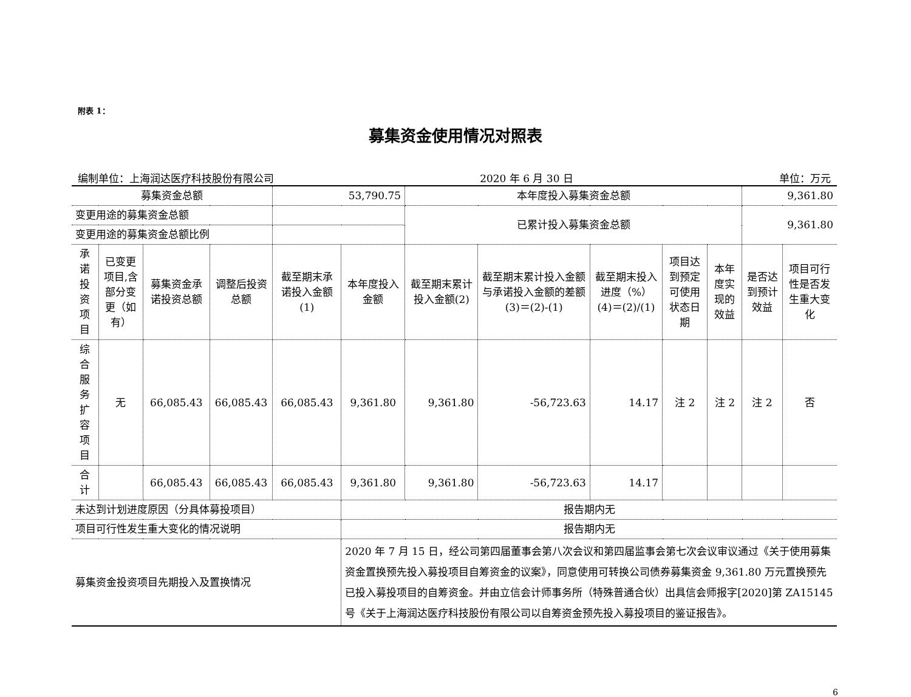附表 1：
募集资金使用情况对照表
编制单位：上海润达医疗科技股份有限公司 2020 年 6 月 30 日 单位：万元
| 募集资金总额 | | | | 53,790.75 | | 本年度投入募集资金总额 | | | | | 9,361.80 | |
| 变更用途的募集资金总额 | | | | | | 已累计投入募集资金总额 | | | | | 9,361.80 | |
| 变更用途的募集资金总额比例 | | | | | | | | | | | | |
| 承诺投资项目 | 已变更项目,含部分变更（如有） | 募集资金承诺投资总额 | 调整后投资总额 | 截至期末承诺投入金额(1) | 本年度投入金额 | 截至期末累计投入金额(2) | 截至期末累计投入金额与承诺投入金额的差额(3)＝(2)-(1) | 截至期末投入进度（%）(4)＝(2)/(1) | 项目达到预定可使用状态日期 | 本年度实现的效益 | 是否达到预计效益 | 项目可行性是否发生重大变化 |
| 综合服务扩容项目 | 无 | 66,085.43 | 66,085.43 | 66,085.43 | 9,361.80 | 9,361.80 | -56,723.63 | 14.17 | 注 2 | 注 2 | 注 2 | 否 |
| 合计 | | 66,085.43 | 66,085.43 | 66,085.43 | 9,361.80 | 9,361.80 | -56,723.63 | 14.17 | | | | |
| 未达到计划进度原因（分具体募投项目） | | | | | 报告期内无 | | | | | | | |
| 项目可行性发生重大变化的情况说明 | | | | | 报告期内无 | | | | | | | |
| 募集资金投资项目先期投入及置换情况 | | | | | 2020 年 7 月 15 日，经公司第四届董事会第八次会议和第四届监事会第七次会议审议通过《关于使用募集资金置换预先投入募投项目自筹资金的议案》，同意使用可转换公司债券募集资金 9,361.80 万元置换预先已投入募投项目的自筹资金。并由立信会计师事务所（特殊普通合伙）出具信会师报字[2020]第 ZA15145 号《关于上海润达医疗科技股份有限公司以自筹资金预先投入募投项目的鉴证报告》。 | | | | | | | |
6